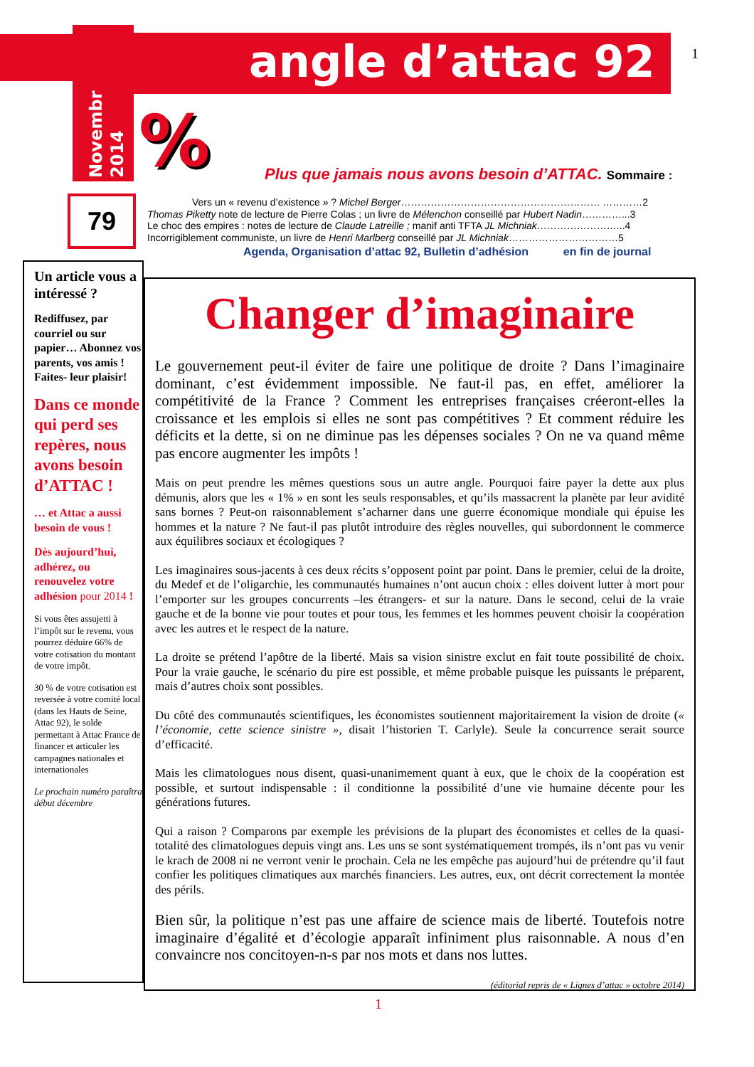angle d’attac 92 1
Novembr
2014
%
79
Plus que jamais nous avons besoin d’ATTAC. Sommaire :
Vers un « revenu d’existence » ? Michel Berger…………………………………………………… …………2
Thomas Piketty note de lecture de Pierre Colas ; un livre de Mélenchon conseillé par Hubert Nadin…………...3
Le choc des empires : notes de lecture de Claude Latreille ; manif anti TFTA JL Michniak……………………...4
Incorrigiblement communiste, un livre de Henri Marlberg conseillé par JL Michniak……………………………5
Agenda, Organisation d’attac 92, Bulletin d’adhésion en fin de journal
Un article vous a intéressé ?
Rediffusez, par courriel ou sur papier… Abonnez vos parents, vos amis ! Faites- leur plaisir!
Dans ce monde qui perd ses repères, nous avons besoin d’ATTAC !
… et Attac a aussi besoin de vous !
Dès aujourd’hui, adhérez, ou renouvelez votre adhésion pour 2014 !
Si vous êtes assujetti à l’impôt sur le revenu, vous pourrez déduire 66% de votre cotisation du montant de votre impôt.
30 % de votre cotisation est reversée à votre comité local (dans les Hauts de Seine, Attac 92), le solde permettant à Attac France de financer et articuler les campagnes nationales et internationales
Le prochain numéro paraîtra début décembre
Changer d’imaginaire
Le gouvernement peut-il éviter de faire une politique de droite ? Dans l’imaginaire dominant, c’est évidemment impossible. Ne faut-il pas, en effet, améliorer la compétitivité de la France ? Comment les entreprises françaises créeront-elles la croissance et les emplois si elles ne sont pas compétitives ? Et comment réduire les déficits et la dette, si on ne diminue pas les dépenses sociales ? On ne va quand même pas encore augmenter les impôts !
Mais on peut prendre les mêmes questions sous un autre angle. Pourquoi faire payer la dette aux plus démunis, alors que les « 1% » en sont les seuls responsables, et qu’ils massacrent la planète par leur avidité sans bornes ? Peut-on raisonnablement s’acharner dans une guerre économique mondiale qui épuise les hommes et la nature ? Ne faut-il pas plutôt introduire des règles nouvelles, qui subordonnent le commerce aux équilibres sociaux et écologiques ?
Les imaginaires sous-jacents à ces deux récits s’opposent point par point. Dans le premier, celui de la droite, du Medef et de l’oligarchie, les communautés humaines n’ont aucun choix : elles doivent lutter à mort pour l’emporter sur les groupes concurrents –les étrangers- et sur la nature. Dans le second, celui de la vraie gauche et de la bonne vie pour toutes et pour tous, les femmes et les hommes peuvent choisir la coopération avec les autres et le respect de la nature.
La droite se prétend l’apôtre de la liberté. Mais sa vision sinistre exclut en fait toute possibilité de choix. Pour la vraie gauche, le scénario du pire est possible, et même probable puisque les puissants le préparent, mais d’autres choix sont possibles.
Du côté des communautés scientifiques, les économistes soutiennent majoritairement la vision de droite (« l’économie, cette science sinistre », disait l’historien T. Carlyle). Seule la concurrence serait source d’efficacité.
Mais les climatologues nous disent, quasi-unanimement quant à eux, que le choix de la coopération est possible, et surtout indispensable : il conditionne la possibilité d’une vie humaine décente pour les générations futures.
Qui a raison ? Comparons par exemple les prévisions de la plupart des économistes et celles de la quasi-totalité des climatologues depuis vingt ans. Les uns se sont systématiquement trompés, ils n’ont pas vu venir le krach de 2008 ni ne verront venir le prochain. Cela ne les empêche pas aujourd’hui de prétendre qu’il faut confier les politiques climatiques aux marchés financiers. Les autres, eux, ont décrit correctement la montée des périls.
Bien sûr, la politique n’est pas une affaire de science mais de liberté. Toutefois notre imaginaire d’égalité et d’écologie apparaît infiniment plus raisonnable. A nous d’en convaincre nos concitoyen-n-s par nos mots et dans nos luttes.
(éditorial repris de « Lignes d’attac » octobre 2014)
1